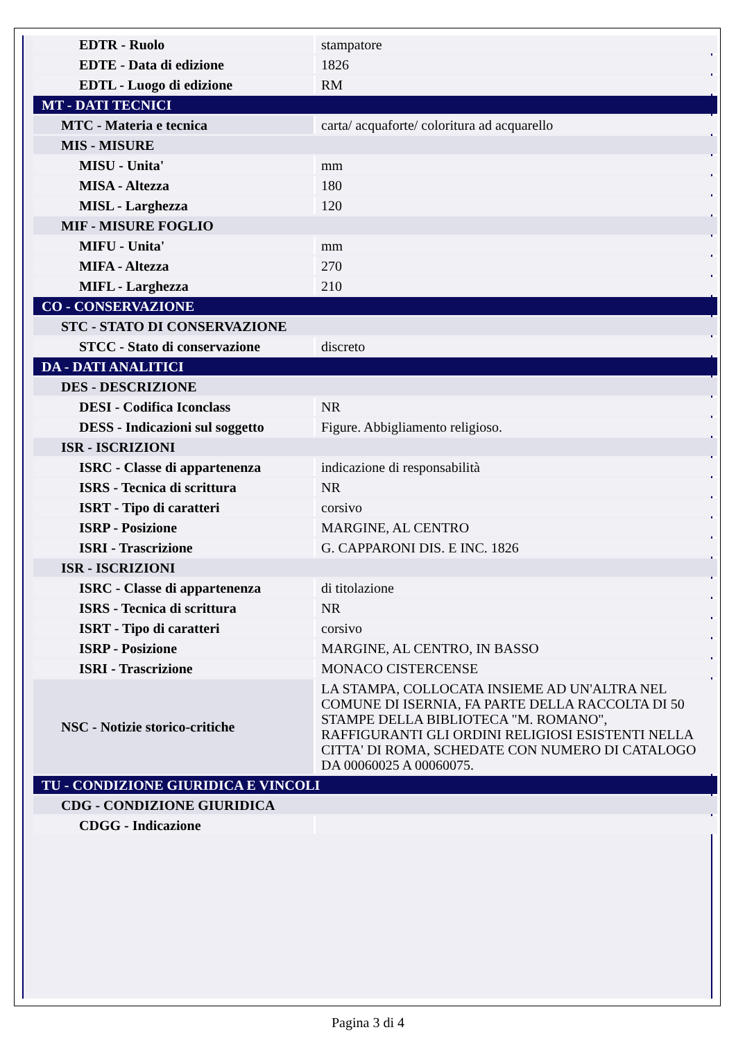| EDTR - Ruolo | stampatore |
| EDTE - Data di edizione | 1826 |
| EDTL - Luogo di edizione | RM |
| MT - DATI TECNICI | |
| MTC - Materia e tecnica | carta/ acquaforte/ coloritura ad acquarello |
| MIS - MISURE | |
| MISU - Unita' | mm |
| MISA - Altezza | 180 |
| MISL - Larghezza | 120 |
| MIF - MISURE FOGLIO | |
| MIFU - Unita' | mm |
| MIFA - Altezza | 270 |
| MIFL - Larghezza | 210 |
| CO - CONSERVAZIONE | |
| STC - STATO DI CONSERVAZIONE | |
| STCC - Stato di conservazione | discreto |
| DA - DATI ANALITICI | |
| DES - DESCRIZIONE | |
| DESI - Codifica Iconclass | NR |
| DESS - Indicazioni sul soggetto | Figure. Abbigliamento religioso. |
| ISR - ISCRIZIONI | |
| ISRC - Classe di appartenenza | indicazione di responsabilità |
| ISRS - Tecnica di scrittura | NR |
| ISRT - Tipo di caratteri | corsivo |
| ISRP - Posizione | MARGINE, AL CENTRO |
| ISRI - Trascrizione | G. CAPPARONI DIS. E INC. 1826 |
| ISR - ISCRIZIONI | |
| ISRC - Classe di appartenenza | di titolazione |
| ISRS - Tecnica di scrittura | NR |
| ISRT - Tipo di caratteri | corsivo |
| ISRP - Posizione | MARGINE, AL CENTRO, IN BASSO |
| ISRI - Trascrizione | MONACO CISTERCENSE |
| NSC - Notizie storico-critiche | LA STAMPA, COLLOCATA INSIEME AD UN'ALTRA NEL COMUNE DI ISERNIA, FA PARTE DELLA RACCOLTA DI 50 STAMPE DELLA BIBLIOTECA "M. ROMANO", RAFFIGURANTI GLI ORDINI RELIGIOSI ESISTENTI NELLA CITTA' DI ROMA, SCHEDATE CON NUMERO DI CATALOGO DA 00060025 A 00060075. |
| TU - CONDIZIONE GIURIDICA E VINCOLI | |
| CDG - CONDIZIONE GIURIDICA | |
| CDGG - Indicazione | |
Pagina 3 di 4